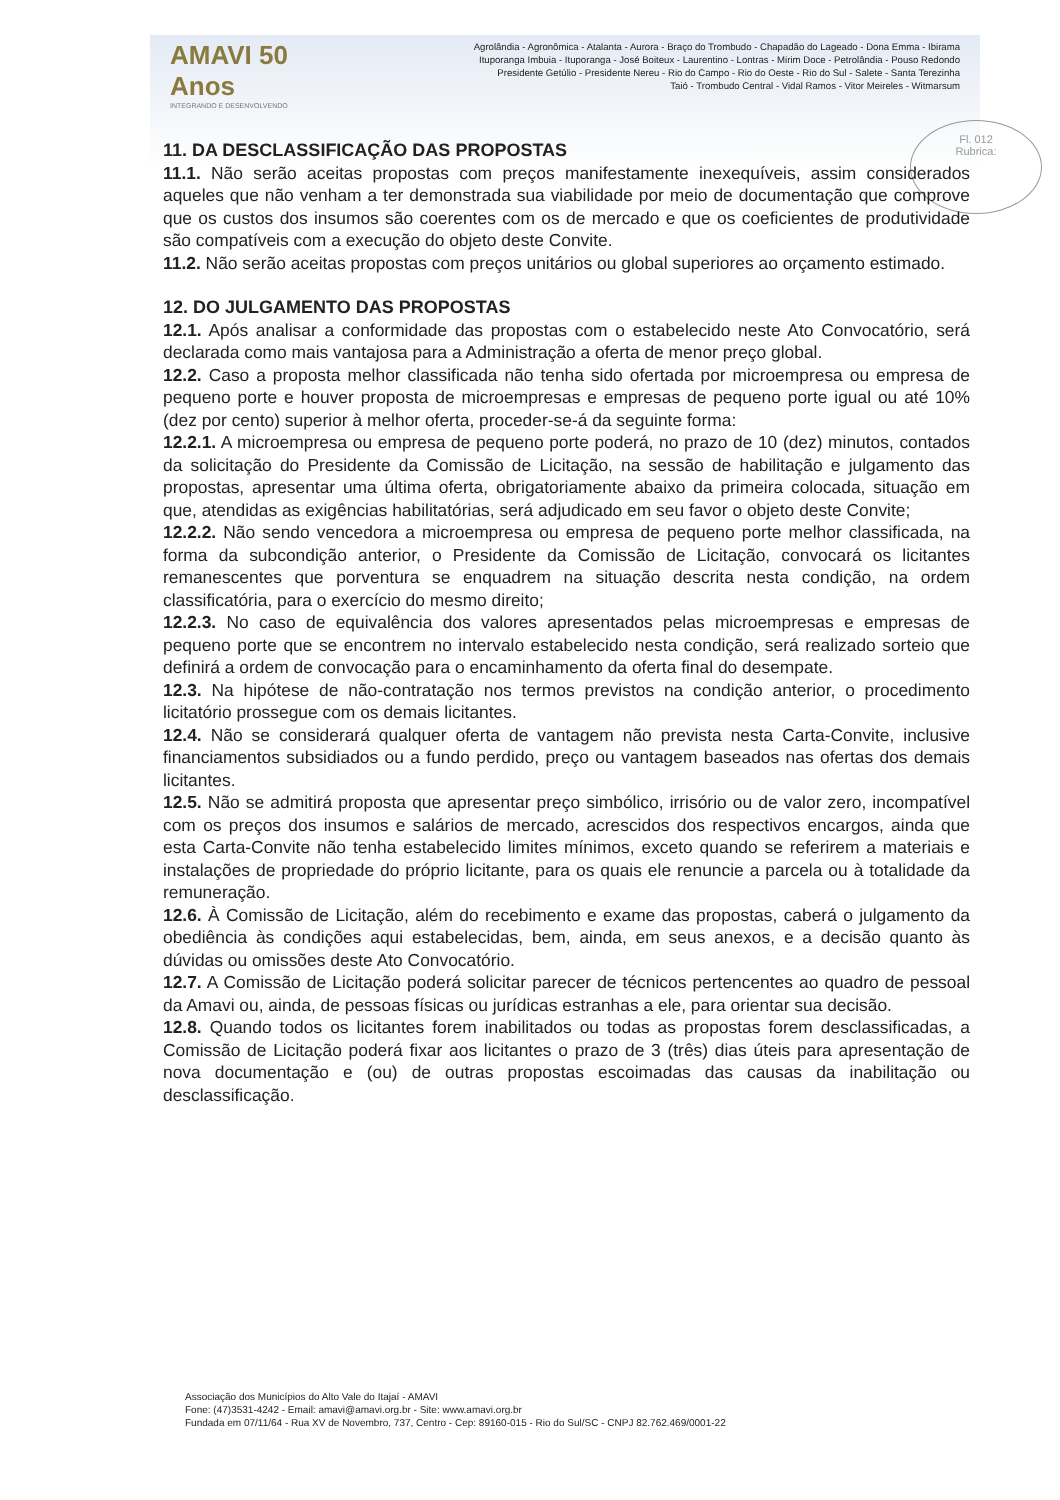AMAVI 50 Anos
INTEGRANDO E DESENVOLVENDO
Agrolândia - Agronômica - Atalanta - Aurora - Braço do Trombudo - Chapadão do Lageado - Dona Emma - Ibirama
Ituporanga Imbuia - Ituporanga - José Boiteux - Laurentino - Lontras - Mirim Doce - Petrolândia - Pouso Redondo
Presidente Getúlio - Presidente Nereu - Rio do Campo - Rio do Oeste - Rio do Sul - Salete - Santa Terezinha
Taió - Trombudo Central - Vidal Ramos - Vitor Meireles - Witmarsum
Fl. 012
Rubrica:
11. DA DESCLASSIFICAÇÃO DAS PROPOSTAS
11.1. Não serão aceitas propostas com preços manifestamente inexequíveis, assim considerados aqueles que não venham a ter demonstrada sua viabilidade por meio de documentação que comprove que os custos dos insumos são coerentes com os de mercado e que os coeficientes de produtividade são compatíveis com a execução do objeto deste Convite.
11.2. Não serão aceitas propostas com preços unitários ou global superiores ao orçamento estimado.
12. DO JULGAMENTO DAS PROPOSTAS
12.1. Após analisar a conformidade das propostas com o estabelecido neste Ato Convocatório, será declarada como mais vantajosa para a Administração a oferta de menor preço global.
12.2. Caso a proposta melhor classificada não tenha sido ofertada por microempresa ou empresa de pequeno porte e houver proposta de microempresas e empresas de pequeno porte igual ou até 10% (dez por cento) superior à melhor oferta, proceder-se-á da seguinte forma:
12.2.1. A microempresa ou empresa de pequeno porte poderá, no prazo de 10 (dez) minutos, contados da solicitação do Presidente da Comissão de Licitação, na sessão de habilitação e julgamento das propostas, apresentar uma última oferta, obrigatoriamente abaixo da primeira colocada, situação em que, atendidas as exigências habilitatórias, será adjudicado em seu favor o objeto deste Convite;
12.2.2. Não sendo vencedora a microempresa ou empresa de pequeno porte melhor classificada, na forma da subcondição anterior, o Presidente da Comissão de Licitação, convocará os licitantes remanescentes que porventura se enquadrem na situação descrita nesta condição, na ordem classificatória, para o exercício do mesmo direito;
12.2.3. No caso de equivalência dos valores apresentados pelas microempresas e empresas de pequeno porte que se encontrem no intervalo estabelecido nesta condição, será realizado sorteio que definirá a ordem de convocação para o encaminhamento da oferta final do desempate.
12.3. Na hipótese de não-contratação nos termos previstos na condição anterior, o procedimento licitatório prossegue com os demais licitantes.
12.4. Não se considerará qualquer oferta de vantagem não prevista nesta Carta-Convite, inclusive financiamentos subsidiados ou a fundo perdido, preço ou vantagem baseados nas ofertas dos demais licitantes.
12.5. Não se admitirá proposta que apresentar preço simbólico, irrisório ou de valor zero, incompatível com os preços dos insumos e salários de mercado, acrescidos dos respectivos encargos, ainda que esta Carta-Convite não tenha estabelecido limites mínimos, exceto quando se referirem a materiais e instalações de propriedade do próprio licitante, para os quais ele renuncie a parcela ou à totalidade da remuneração.
12.6. À Comissão de Licitação, além do recebimento e exame das propostas, caberá o julgamento da obediência às condições aqui estabelecidas, bem, ainda, em seus anexos, e a decisão quanto às dúvidas ou omissões deste Ato Convocatório.
12.7. A Comissão de Licitação poderá solicitar parecer de técnicos pertencentes ao quadro de pessoal da Amavi ou, ainda, de pessoas físicas ou jurídicas estranhas a ele, para orientar sua decisão.
12.8. Quando todos os licitantes forem inabilitados ou todas as propostas forem desclassificadas, a Comissão de Licitação poderá fixar aos licitantes o prazo de 3 (três) dias úteis para apresentação de nova documentação e (ou) de outras propostas escoimadas das causas da inabilitação ou desclassificação.
Associação dos Municípios do Alto Vale do Itajaí - AMAVI
Fone: (47)3531-4242 - Email: amavi@amavi.org.br - Site: www.amavi.org.br
Fundada em 07/11/64 - Rua XV de Novembro, 737, Centro - Cep: 89160-015 - Rio do Sul/SC - CNPJ 82.762.469/0001-22